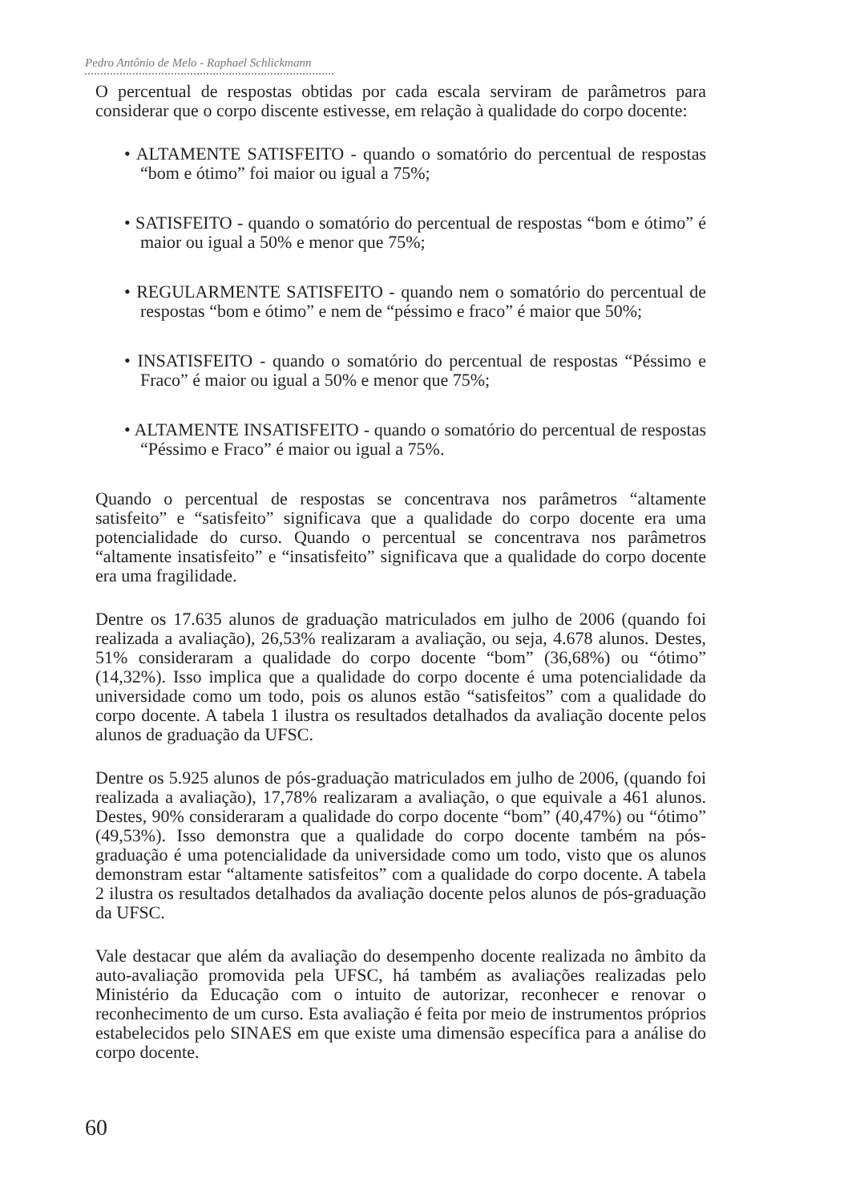Pedro Antônio de Melo - Raphael Schlickmann
O percentual de respostas obtidas por cada escala serviram de parâmetros para considerar que o corpo discente estivesse, em relação à qualidade do corpo docente:
• ALTAMENTE SATISFEITO - quando o somatório do percentual de respostas “bom e ótimo” foi maior ou igual a 75%;
• SATISFEITO - quando o somatório do percentual de respostas “bom e ótimo” é maior ou igual a 50% e menor que 75%;
• REGULARMENTE SATISFEITO - quando nem o somatório do percentual de respostas “bom e ótimo” e nem de “péssimo e fraco” é maior que 50%;
• INSATISFEITO - quando o somatório do percentual de respostas “Péssimo e Fraco” é maior ou igual a 50% e menor que 75%;
• ALTAMENTE INSATISFEITO - quando o somatório do percentual de respostas “Péssimo e Fraco” é maior ou igual a 75%.
Quando o percentual de respostas se concentrava nos parâmetros “altamente satisfeito” e “satisfeito” significava que a qualidade do corpo docente era uma potencialidade do curso. Quando o percentual se concentrava nos parâmetros “altamente insatisfeito” e “insatisfeito” significava que a qualidade do corpo docente era uma fragilidade.
Dentre os 17.635 alunos de graduação matriculados em julho de 2006 (quando foi realizada a avaliação), 26,53% realizaram a avaliação, ou seja, 4.678 alunos. Destes, 51% consideraram a qualidade do corpo docente “bom” (36,68%) ou “ótimo” (14,32%). Isso implica que a qualidade do corpo docente é uma potencialidade da universidade como um todo, pois os alunos estão “satisfeitos” com a qualidade do corpo docente. A tabela 1 ilustra os resultados detalhados da avaliação docente pelos alunos de graduação da UFSC.
Dentre os 5.925 alunos de pós-graduação matriculados em julho de 2006, (quando foi realizada a avaliação), 17,78% realizaram a avaliação, o que equivale a 461 alunos. Destes, 90% consideraram a qualidade do corpo docente “bom” (40,47%) ou “ótimo” (49,53%). Isso demonstra que a qualidade do corpo docente também na pós-graduação é uma potencialidade da universidade como um todo, visto que os alunos demonstram estar “altamente satisfeitos” com a qualidade do corpo docente. A tabela 2 ilustra os resultados detalhados da avaliação docente pelos alunos de pós-graduação da UFSC.
Vale destacar que além da avaliação do desempenho docente realizada no âmbito da auto-avaliação promovida pela UFSC, há também as avaliações realizadas pelo Ministério da Educação com o intuito de autorizar, reconhecer e renovar o reconhecimento de um curso. Esta avaliação é feita por meio de instrumentos próprios estabelecidos pelo SINAES em que existe uma dimensão específica para a análise do corpo docente.
60